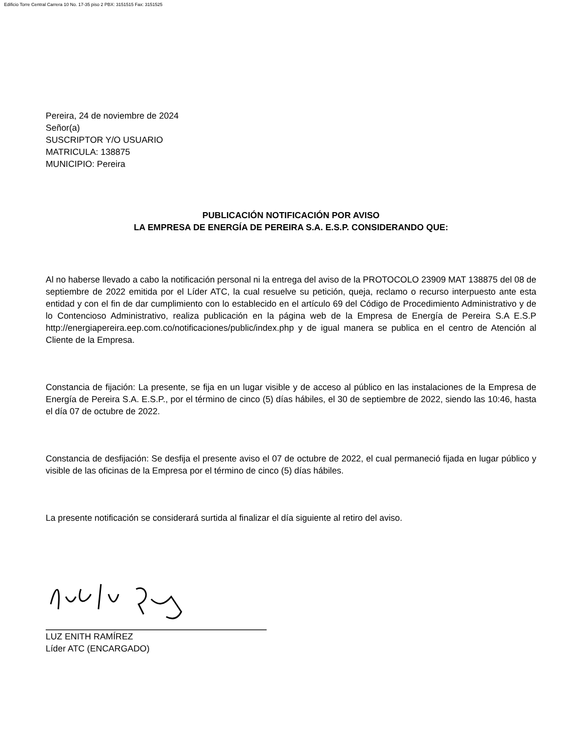Edificio Torre Central Carrera 10 No. 17-35 piso 2 PBX: 3151515 Fax: 3151525
Pereira, 24 de noviembre de 2024
Señor(a)
SUSCRIPTOR Y/O USUARIO
MATRICULA: 138875
MUNICIPIO: Pereira
PUBLICACIÓN NOTIFICACIÓN POR AVISO
LA EMPRESA DE ENERGÍA DE PEREIRA S.A. E.S.P. CONSIDERANDO QUE:
Al no haberse llevado a cabo la notificación personal ni la entrega del aviso de la PROTOCOLO 23909 MAT 138875 del 08 de septiembre de 2022 emitida por el Líder ATC, la cual resuelve su petición, queja, reclamo o recurso interpuesto ante esta entidad y con el fin de dar cumplimiento con lo establecido en el artículo 69 del Código de Procedimiento Administrativo y de lo Contencioso Administrativo, realiza publicación en la página web de la Empresa de Energía de Pereira S.A E.S.P http://energiapereira.eep.com.co/notificaciones/public/index.php y de igual manera se publica en el centro de Atención al Cliente de la Empresa.
Constancia de fijación: La presente, se fija en un lugar visible y de acceso al público en las instalaciones de la Empresa de Energía de Pereira S.A. E.S.P., por el término de cinco (5) días hábiles, el 30 de septiembre de 2022, siendo las 10:46, hasta el día 07 de octubre de 2022.
Constancia de desfijación: Se desfija el presente aviso el 07 de octubre de 2022, el cual permaneció fijada en lugar público y visible de las oficinas de la Empresa por el término de cinco (5) días hábiles.
La presente notificación se considerará surtida al finalizar el día siguiente al retiro del aviso.
LUZ ENITH RAMÍREZ
Líder ATC (ENCARGADO)